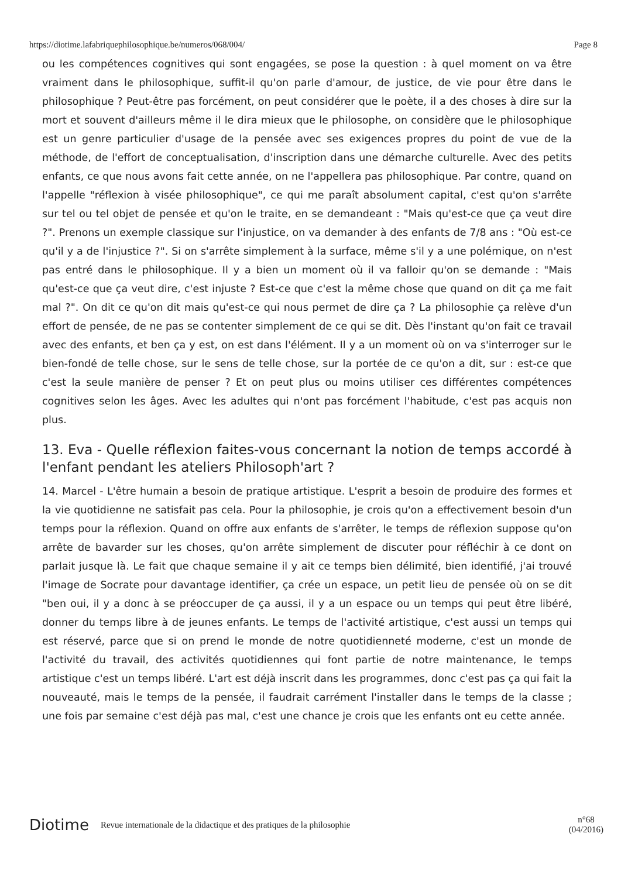https://diotime.lafabriquephilosophique.be/numeros/068/004/ Page 8
ou les compétences cognitives qui sont engagées, se pose la question : à quel moment on va être vraiment dans le philosophique, suffit-il qu'on parle d'amour, de justice, de vie pour être dans le philosophique ? Peut-être pas forcément, on peut considérer que le poète, il a des choses à dire sur la mort et souvent d'ailleurs même il le dira mieux que le philosophe, on considère que le philosophique est un genre particulier d'usage de la pensée avec ses exigences propres du point de vue de la méthode, de l'effort de conceptualisation, d'inscription dans une démarche culturelle. Avec des petits enfants, ce que nous avons fait cette année, on ne l'appellera pas philosophique. Par contre, quand on l'appelle "réflexion à visée philosophique", ce qui me paraît absolument capital, c'est qu'on s'arrête sur tel ou tel objet de pensée et qu'on le traite, en se demandeant : "Mais qu'est-ce que ça veut dire ?". Prenons un exemple classique sur l'injustice, on va demander à des enfants de 7/8 ans : "Où est-ce qu'il y a de l'injustice ?". Si on s'arrête simplement à la surface, même s'il y a une polémique, on n'est pas entré dans le philosophique. Il y a bien un moment où il va falloir qu'on se demande : "Mais qu'est-ce que ça veut dire, c'est injuste ? Est-ce que c'est la même chose que quand on dit ça me fait mal ?". On dit ce qu'on dit mais qu'est-ce qui nous permet de dire ça ? La philosophie ça relève d'un effort de pensée, de ne pas se contenter simplement de ce qui se dit. Dès l'instant qu'on fait ce travail avec des enfants, et ben ça y est, on est dans l'élément. Il y a un moment où on va s'interroger sur le bien-fondé de telle chose, sur le sens de telle chose, sur la portée de ce qu'on a dit, sur : est-ce que c'est la seule manière de penser ? Et on peut plus ou moins utiliser ces différentes compétences cognitives selon les âges. Avec les adultes qui n'ont pas forcément l'habitude, c'est pas acquis non plus.
13. Eva - Quelle réflexion faites-vous concernant la notion de temps accordé à l'enfant pendant les ateliers Philosoph'art ?
14. Marcel - L'être humain a besoin de pratique artistique. L'esprit a besoin de produire des formes et la vie quotidienne ne satisfait pas cela. Pour la philosophie, je crois qu'on a effectivement besoin d'un temps pour la réflexion. Quand on offre aux enfants de s'arrêter, le temps de réflexion suppose qu'on arrête de bavarder sur les choses, qu'on arrête simplement de discuter pour réfléchir à ce dont on parlait jusque là. Le fait que chaque semaine il y ait ce temps bien délimité, bien identifié, j'ai trouvé l'image de Socrate pour davantage identifier, ça crée un espace, un petit lieu de pensée où on se dit "ben oui, il y a donc à se préoccuper de ça aussi, il y a un espace ou un temps qui peut être libéré, donner du temps libre à de jeunes enfants. Le temps de l'activité artistique, c'est aussi un temps qui est réservé, parce que si on prend le monde de notre quotidienneté moderne, c'est un monde de l'activité du travail, des activités quotidiennes qui font partie de notre maintenance, le temps artistique c'est un temps libéré. L'art est déjà inscrit dans les programmes, donc c'est pas ça qui fait la nouveauté, mais le temps de la pensée, il faudrait carrément l'installer dans le temps de la classe ; une fois par semaine c'est déjà pas mal, c'est une chance je crois que les enfants ont eu cette année.
Diotime Revue internationale de la didactique et des pratiques de la philosophie n°68
(04/2016)